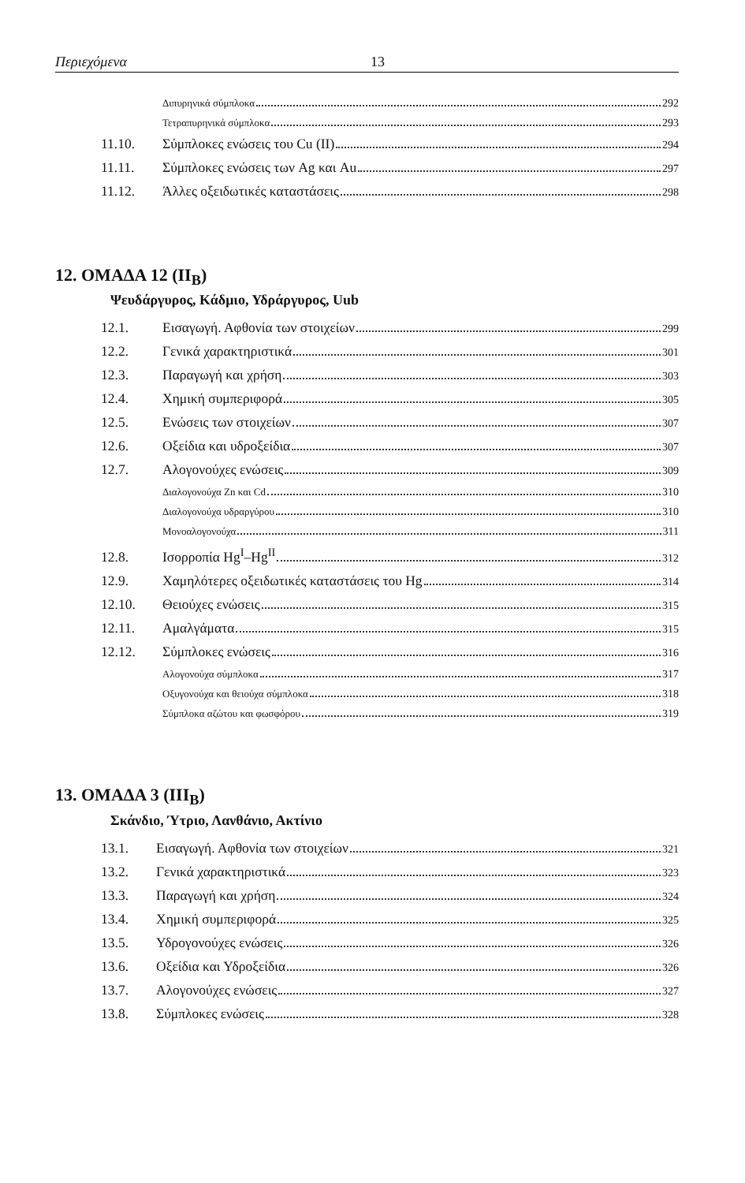Περιεχόμενα 13
Διπυρηνικά σύμπλοκα 292
Τετραπυρηνικά σύμπλοκα 293
11.10. Σύμπλοκες ενώσεις του Cu (II) 294
11.11. Σύμπλοκες ενώσεις των Ag και Au 297
11.12. Άλλες οξειδωτικές καταστάσεις 298
12. ΟΜΑΔΑ 12 (II<sub>B</sub>)
Ψευδάργυρος, Κάδμιο, Υδράργυρος, Uub
12.1. Εισαγωγή. Αφθονία των στοιχείων 299
12.2. Γενικά χαρακτηριστικά 301
12.3. Παραγωγή και χρήση 303
12.4. Χημική συμπεριφορά 305
12.5. Ενώσεις των στοιχείων 307
12.6. Οξείδια και υδροξείδια 307
12.7. Αλογονούχες ενώσεις 309
Διαλογονούχα Zn και Cd 310
Διαλογονούχα υδραργύρου 310
Μονοαλογονούχα 311
12.8. Ισορροπία Hg<sup>I</sup>–Hg<sup>II</sup> 312
12.9. Χαμηλότερες οξειδωτικές καταστάσεις του Hg 314
12.10. Θειούχες ενώσεις 315
12.11. Αμαλγάματα 315
12.12. Σύμπλοκες ενώσεις 316
Αλογονούχα σύμπλοκα 317
Οξυγονούχα και θειούχα σύμπλοκα 318
Σύμπλοκα αζώτου και φωσφόρου 319
13. ΟΜΑΔΑ 3 (III<sub>B</sub>)
Σκάνδιο, Ύτριο, Λανθάνιο, Ακτίνιο
13.1. Εισαγωγή. Αφθονία των στοιχείων 321
13.2. Γενικά χαρακτηριστικά 323
13.3. Παραγωγή και χρήση 324
13.4. Χημική συμπεριφορά 325
13.5. Υδρογονούχες ενώσεις 326
13.6. Οξείδια και Υδροξείδια 326
13.7. Αλογονούχες ενώσεις 327
13.8. Σύμπλοκες ενώσεις 328